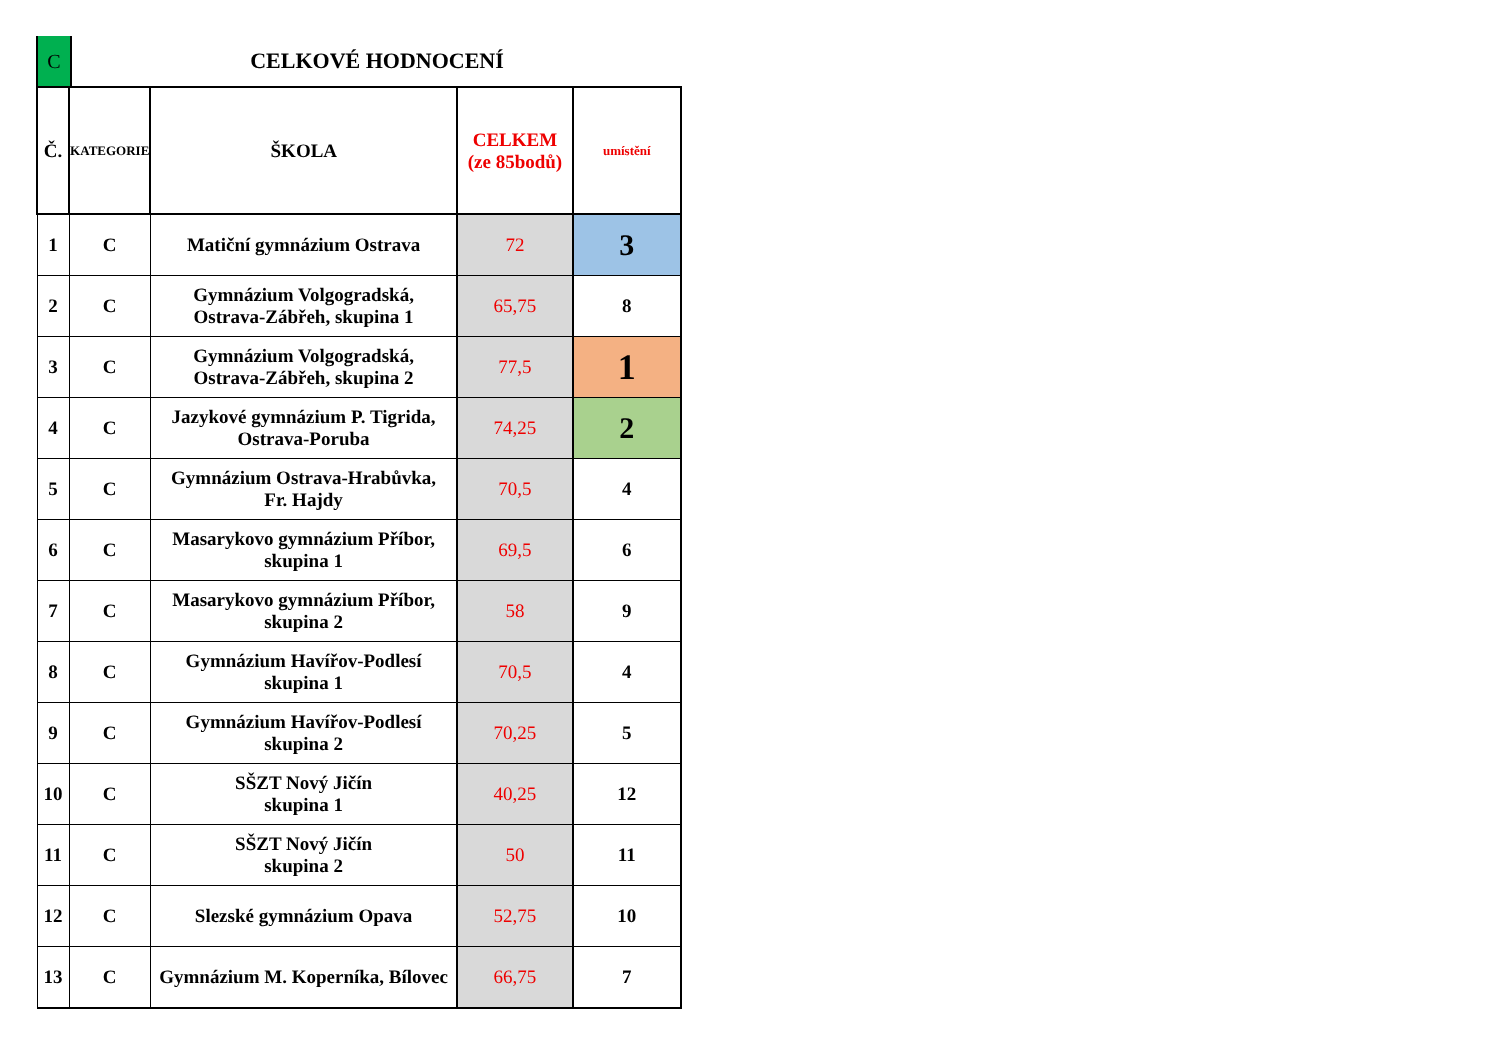C
CELKOVÉ HODNOCENÍ
| Č. | KATEGORIE | ŠKOLA | CELKEM (ze 85bodů) | umístění |
| --- | --- | --- | --- | --- |
| 1 | C | Matiční gymnázium Ostrava | 72 | 3 |
| 2 | C | Gymnázium Volgogradská, Ostrava-Zábřeh, skupina 1 | 65,75 | 8 |
| 3 | C | Gymnázium Volgogradská, Ostrava-Zábřeh, skupina 2 | 77,5 | 1 |
| 4 | C | Jazykové gymnázium P. Tigrida, Ostrava-Poruba | 74,25 | 2 |
| 5 | C | Gymnázium Ostrava-Hrabůvka, Fr. Hajdy | 70,5 | 4 |
| 6 | C | Masarykovo gymnázium Příbor, skupina 1 | 69,5 | 6 |
| 7 | C | Masarykovo gymnázium Příbor, skupina 2 | 58 | 9 |
| 8 | C | Gymnázium Havířov-Podlesí skupina 1 | 70,5 | 4 |
| 9 | C | Gymnázium Havířov-Podlesí skupina 2 | 70,25 | 5 |
| 10 | C | SŠZT Nový Jičín skupina 1 | 40,25 | 12 |
| 11 | C | SŠZT Nový Jičín skupina 2 | 50 | 11 |
| 12 | C | Slezské gymnázium Opava | 52,75 | 10 |
| 13 | C | Gymnázium M. Koperníka, Bílovec | 66,75 | 7 |